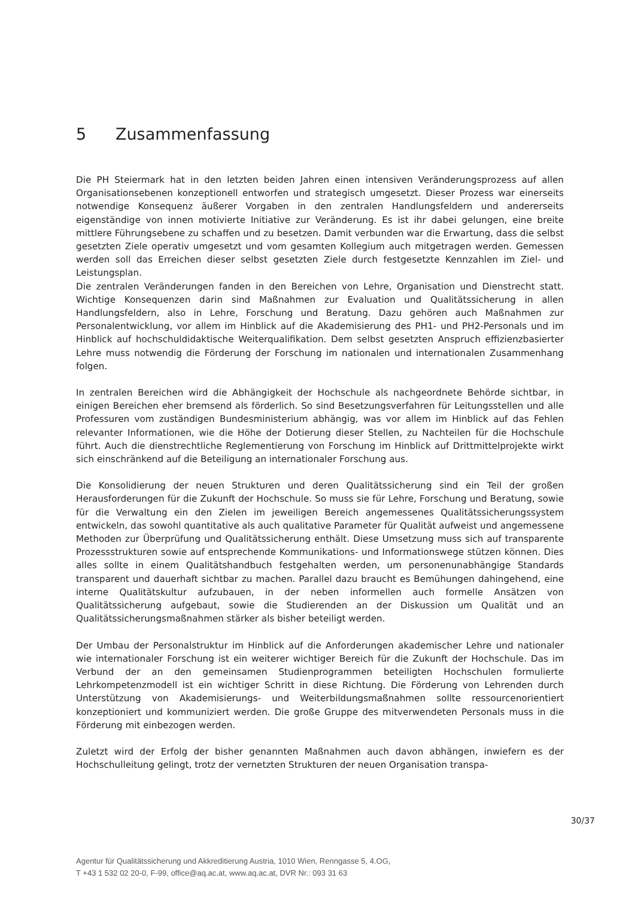5 Zusammenfassung
Die PH Steiermark hat in den letzten beiden Jahren einen intensiven Veränderungsprozess auf allen Organisationsebenen konzeptionell entworfen und strategisch umgesetzt. Dieser Prozess war einerseits notwendige Konsequenz äußerer Vorgaben in den zentralen Handlungsfeldern und andererseits eigenständige von innen motivierte Initiative zur Veränderung. Es ist ihr dabei gelungen, eine breite mittlere Führungsebene zu schaffen und zu besetzen. Damit verbunden war die Erwartung, dass die selbst gesetzten Ziele operativ umgesetzt und vom gesamten Kollegium auch mitgetragen werden. Gemessen werden soll das Erreichen dieser selbst gesetzten Ziele durch festgesetzte Kennzahlen im Ziel- und Leistungsplan.
Die zentralen Veränderungen fanden in den Bereichen von Lehre, Organisation und Dienstrecht statt. Wichtige Konsequenzen darin sind Maßnahmen zur Evaluation und Qualitätssicherung in allen Handlungsfeldern, also in Lehre, Forschung und Beratung. Dazu gehören auch Maßnahmen zur Personalentwicklung, vor allem im Hinblick auf die Akademisierung des PH1- und PH2-Personals und im Hinblick auf hochschuldidaktische Weiterqualifikation. Dem selbst gesetzten Anspruch effizienzbasierter Lehre muss notwendig die Förderung der Forschung im nationalen und internationalen Zusammenhang folgen.
In zentralen Bereichen wird die Abhängigkeit der Hochschule als nachgeordnete Behörde sichtbar, in einigen Bereichen eher bremsend als förderlich. So sind Besetzungsverfahren für Leitungsstellen und alle Professuren vom zuständigen Bundesministerium abhängig, was vor allem im Hinblick auf das Fehlen relevanter Informationen, wie die Höhe der Dotierung dieser Stellen, zu Nachteilen für die Hochschule führt. Auch die dienstrechtliche Reglementierung von Forschung im Hinblick auf Drittmittelprojekte wirkt sich einschränkend auf die Beteiligung an internationaler Forschung aus.
Die Konsolidierung der neuen Strukturen und deren Qualitätssicherung sind ein Teil der großen Herausforderungen für die Zukunft der Hochschule. So muss sie für Lehre, Forschung und Beratung, sowie für die Verwaltung ein den Zielen im jeweiligen Bereich angemessenes Qualitätssicherungssystem entwickeln, das sowohl quantitative als auch qualitative Parameter für Qualität aufweist und angemessene Methoden zur Überprüfung und Qualitätssicherung enthält. Diese Umsetzung muss sich auf transparente Prozessstrukturen sowie auf entsprechende Kommunikations- und Informationswege stützen können. Dies alles sollte in einem Qualitätshandbuch festgehalten werden, um personenunabhängige Standards transparent und dauerhaft sichtbar zu machen. Parallel dazu braucht es Bemühungen dahingehend, eine interne Qualitätskultur aufzubauen, in der neben informellen auch formelle Ansätzen von Qualitätssicherung aufgebaut, sowie die Studierenden an der Diskussion um Qualität und an Qualitätssicherungsmaßnahmen stärker als bisher beteiligt werden.
Der Umbau der Personalstruktur im Hinblick auf die Anforderungen akademischer Lehre und nationaler wie internationaler Forschung ist ein weiterer wichtiger Bereich für die Zukunft der Hochschule. Das im Verbund der an den gemeinsamen Studienprogrammen beteiligten Hochschulen formulierte Lehrkompetenzmodell ist ein wichtiger Schritt in diese Richtung. Die Förderung von Lehrenden durch Unterstützung von Akademisierungs- und Weiterbildungsmaßnahmen sollte ressourcenorientiert konzeptioniert und kommuniziert werden. Die große Gruppe des mitverwendeten Personals muss in die Förderung mit einbezogen werden.
Zuletzt wird der Erfolg der bisher genannten Maßnahmen auch davon abhängen, inwiefern es der Hochschulleitung gelingt, trotz der vernetzten Strukturen der neuen Organisation transpa-
30/37
Agentur für Qualitätssicherung und Akkreditierung Austria, 1010 Wien, Renngasse 5, 4.OG,
T +43 1 532 02 20-0, F-99, office@aq.ac.at, www.aq.ac.at, DVR Nr.: 093 31 63